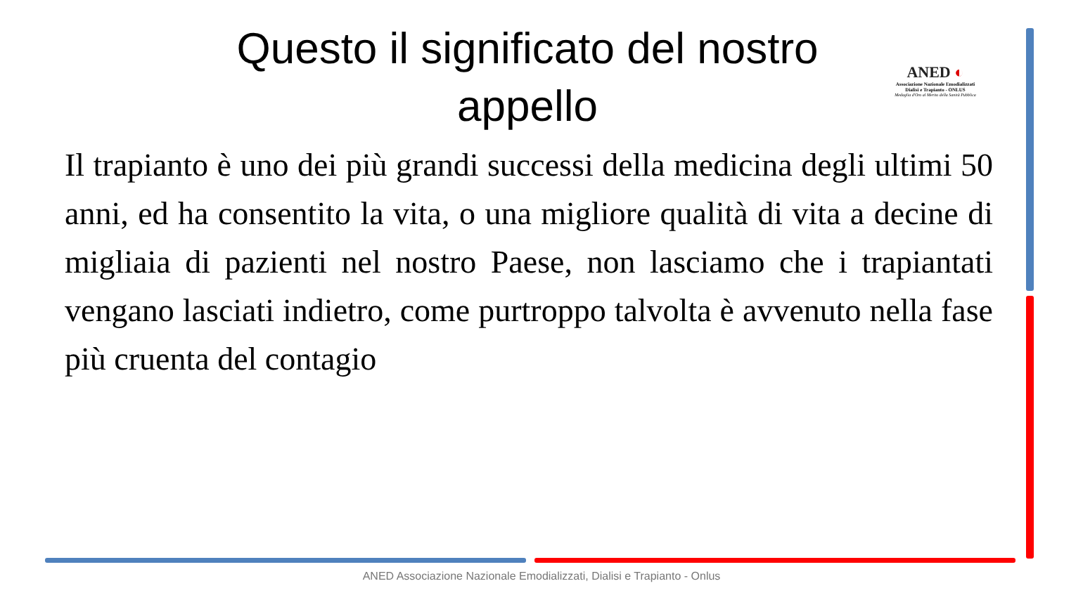Questo il significato del nostro appello
ANED ◐
Associazione Nazionale Emodializzati
Dialisi e Trapianto - ONLUS
Medaglia d'Oro al Merito della Sanità Pubblica
Il trapianto è uno dei più grandi successi della medicina degli ultimi 50 anni, ed ha consentito la vita, o una migliore qualità di vita a decine di migliaia di pazienti nel nostro Paese, non lasciamo che i trapiantati vengano lasciati indietro, come purtroppo talvolta è avvenuto nella fase più cruenta del contagio
ANED Associazione Nazionale Emodializzati, Dialisi e Trapianto - Onlus